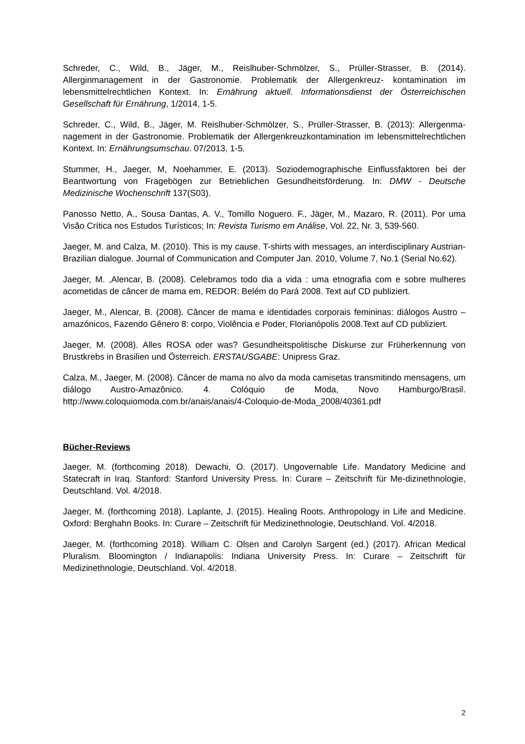Schreder, C., Wild, B., Jäger, M., Reislhuber-Schmölzer, S., Prüller-Strasser, B. (2014). Allerginmanagement in der Gastronomie. Problematik der Allergenkreuz- kontamination im lebensmittelrechtlichen Kontext. In: Ernährung aktuell. Informationsdienst der Österreichischen Gesellschaft für Ernährung, 1/2014, 1-5.
Schreder, C., Wild, B., Jäger, M. Reislhuber-Schmölzer, S., Prüller-Strasser, B. (2013): Allergenma-nagement in der Gastronomie. Problematik der Allergenkreuzkontamination im lebensmittelrechtlichen Kontext. In: Ernährungsumschau. 07/2013, 1-5.
Stummer, H., Jaeger, M, Noehammer, E. (2013). Soziodemographische Einflussfaktoren bei der Beantwortung von Fragebögen zur Betrieblichen Gesundheitsförderung. In: DMW - Deutsche Medizinische Wochenschrift 137(S03).
Panosso Netto, A., Sousa Dantas, A. V., Tomillo Noguero. F., Jäger, M., Mazaro, R. (2011). Por uma Visão Crítica nos Estudos Turísticos; In: Revista Turismo em Análise, Vol. 22, Nr. 3, 539-560.
Jaeger, M. and Calza, M. (2010). This is my cause. T-shirts with messages, an interdisciplinary Austrian-Brazilian dialogue. Journal of Communication and Computer Jan. 2010, Volume 7, No.1 (Serial No.62).
Jaeger, M. ,Alencar, B. (2008). Celebramos todo dia a vida : uma etnografia com e sobre mulheres acometidas de câncer de mama em, REDOR: Belém do Pará 2008. Text auf CD publiziert.
Jaeger, M., Alencar, B. (2008). Câncer de mama e identidades corporais femininas: diálogos Austro – amazónicos, Fazendo Gênero 8: corpo, Violência e Poder, Florianópolis 2008.Text auf CD publiziert.
Jaeger, M. (2008). Alles ROSA oder was? Gesundheitspolitische Diskurse zur Früherkennung von Brustkrebs in Brasilien und Österreich. ERSTAUSGABE: Unipress Graz.
Calza, M., Jaeger, M. (2008). Câncer de mama no alvo da moda camisetas transmitindo mensagens, um diálogo Austro-Amazônico. 4. Colóquio de Moda, Novo Hamburgo/Brasil. http://www.coloquiomoda.com.br/anais/anais/4-Coloquio-de-Moda_2008/40361.pdf
Bücher-Reviews
Jaeger, M. (forthcoming 2018). Dewachi, O. (2017). Ungovernable Life. Mandatory Medicine and Statecraft in Iraq. Stanford: Stanford University Press. In: Curare – Zeitschrift für Me-dizinethnologie, Deutschland. Vol. 4/2018.
Jaeger, M. (forthcoming 2018). Laplante, J. (2015). Healing Roots. Anthropology in Life and Medicine. Oxford: Berghahn Books. In: Curare – Zeitschrift für Medizinethnologie, Deutschland. Vol. 4/2018.
Jaeger, M. (forthcoming 2018). William C. Olsen and Carolyn Sargent (ed.) (2017). African Medical Pluralism. Bloomington / Indianapolis: Indiana University Press. In: Curare – Zeitschrift für Medizinethnologie, Deutschland. Vol. 4/2018.
2